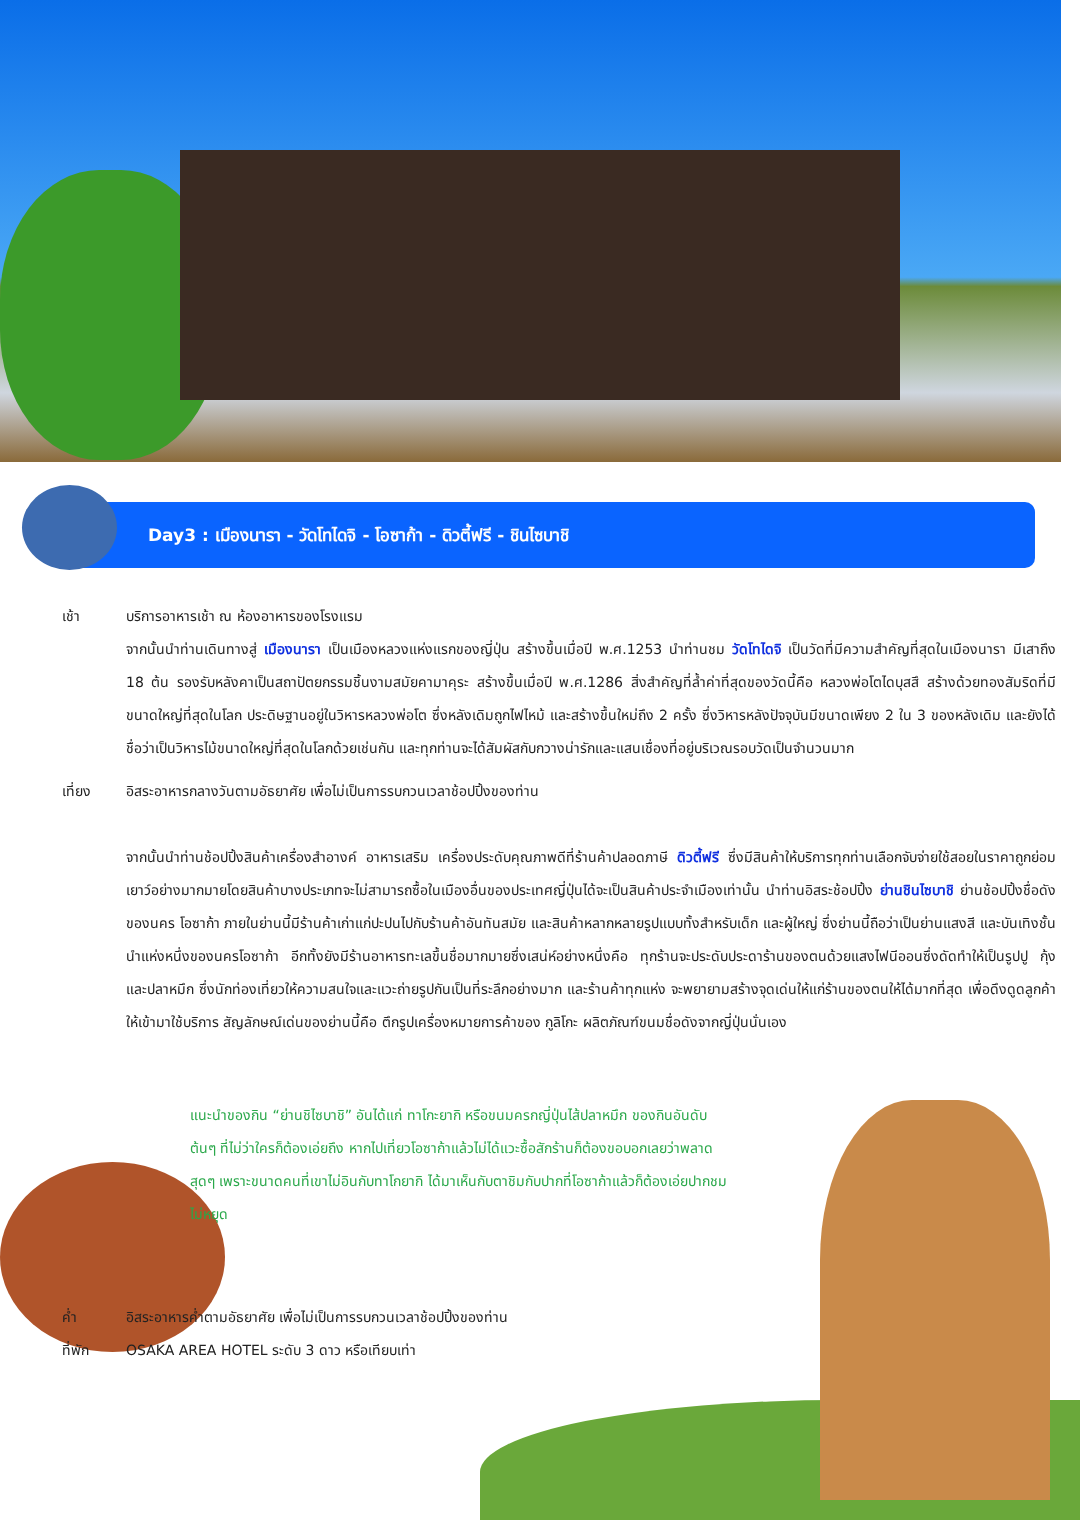Day3 : เมืองนารา - วัดโทไดจิ - โอซาก้า - ดิวตี้ฟรี - ชินไซบาชิ
เช้า บริการอาหารเช้า ณ ห้องอาหารของโรงแรม
จากนั้นนำท่านเดินทางสู่ เมืองนารา เป็นเมืองหลวงแห่งแรกของญี่ปุ่น สร้างขึ้นเมื่อปี พ.ศ.1253 นำท่านชม วัดโทไดจิ เป็นวัดที่มีความสำคัญที่สุดในเมืองนารา มีเสาถึง 18 ต้น รองรับหลังคาเป็นสถาปัตยกรรมชิ้นงามสมัยคามาคุระ สร้างขึ้นเมื่อปี พ.ศ.1286 สิ่งสำคัญที่ล้ำค่าที่สุดของวัดนี้คือ หลวงพ่อโตไดบุสสึ สร้างด้วยทองสัมริดที่มีขนาดใหญ่ที่สุดในโลก ประดิษฐานอยู่ในวิหารหลวงพ่อโต ซึ่งหลังเดิมถูกไฟไหม้ และสร้างขึ้นใหม่ถึง 2 ครั้ง ซึ่งวิหารหลังปัจจุบันมีขนาดเพียง 2 ใน 3 ของหลังเดิม และยังได้ชื่อว่าเป็นวิหารไม้ขนาดใหญ่ที่สุดในโลกด้วยเช่นกัน และทุกท่านจะได้สัมผัสกับกวางน่ารักและแสนเชื่องที่อยู่บริเวณรอบวัดเป็นจำนวนมาก
เที่ยง อิสระอาหารกลางวันตามอัธยาศัย เพื่อไม่เป็นการรบกวนเวลาช้อปปิ้งของท่าน
จากนั้นนำท่านช้อปปิ้งสินค้าเครื่องสำอางค์ อาหารเสริม เครื่องประดับคุณภาพดีที่ร้านค้าปลอดภาษี ดิวตี้ฟรี ซึ่งมีสินค้าให้บริการทุกท่านเลือกจับจ่ายใช้สอยในราคาถูกย่อมเยาว์อย่างมากมายโดยสินค้าบางประเภทจะไม่สามารถซื้อในเมืองอื่นของประเทศญี่ปุ่นได้จะเป็นสินค้าประจำเมืองเท่านั้น นำท่านอิสระช้อปปิ้ง ย่านชินไซบาชิ ย่านช้อปปิ้งชื่อดังของนคร โอซาก้า ภายในย่านนี้มีร้านค้าเก่าแก่ปะปนไปกับร้านค้าอันทันสมัย และสินค้าหลากหลายรูปแบบทั้งสำหรับเด็ก และผู้ใหญ่ ซึ่งย่านนี้ถือว่าเป็นย่านแสงสี และบันเทิงชั้นนำแห่งหนึ่งของนครโอซาก้า อีกทั้งยังมีร้านอาหารทะเลขึ้นชื่อมากมายซึ่งเสน่ห์อย่างหนึ่งคือ ทุกร้านจะประดับประดาร้านของตนด้วยแสงไฟนีออนซึ่งดัดทำให้เป็นรูปปู กุ้ง และปลาหมึก ซึ่งนักท่องเที่ยวให้ความสนใจและแวะถ่ายรูปกันเป็นที่ระลึกอย่างมาก และร้านค้าทุกแห่ง จะพยายามสร้างจุดเด่นให้แก่ร้านของตนให้ได้มากที่สุด เพื่อดึงดูดลูกค้าให้เข้ามาใช้บริการ สัญลักษณ์เด่นของย่านนี้คือ ตึกรูปเครื่องหมายการค้าของ กูลิโกะ ผลิตภัณฑ์ขนมชื่อดังจากญี่ปุ่นนั่นเอง
แนะนำของกิน “ย่านชิไซบาชิ” อันได้แก่ ทาโกะยากิ หรือขนมครกญี่ปุ่นไส้ปลาหมึก ของกินอันดับต้นๆ ที่ไม่ว่าใครก็ต้องเอ่ยถึง หากไปเที่ยวโอซาก้าแล้วไม่ได้แวะซื้อสักร้านก็ต้องขอบอกเลยว่าพลาดสุดๆ เพราะขนาดคนที่เขาไม่อินกับทาโกยากิ ได้มาเห็นกับตาชิมกับปากที่โอซาก้าแล้วก็ต้องเอ่ยปากชมไม่หยุด
ค่ำ อิสระอาหารค่ำตามอัธยาศัย เพื่อไม่เป็นการรบกวนเวลาช้อปปิ้งของท่าน
ที่พัก OSAKA AREA HOTEL ระดับ 3 ดาว หรือเทียบเท่า